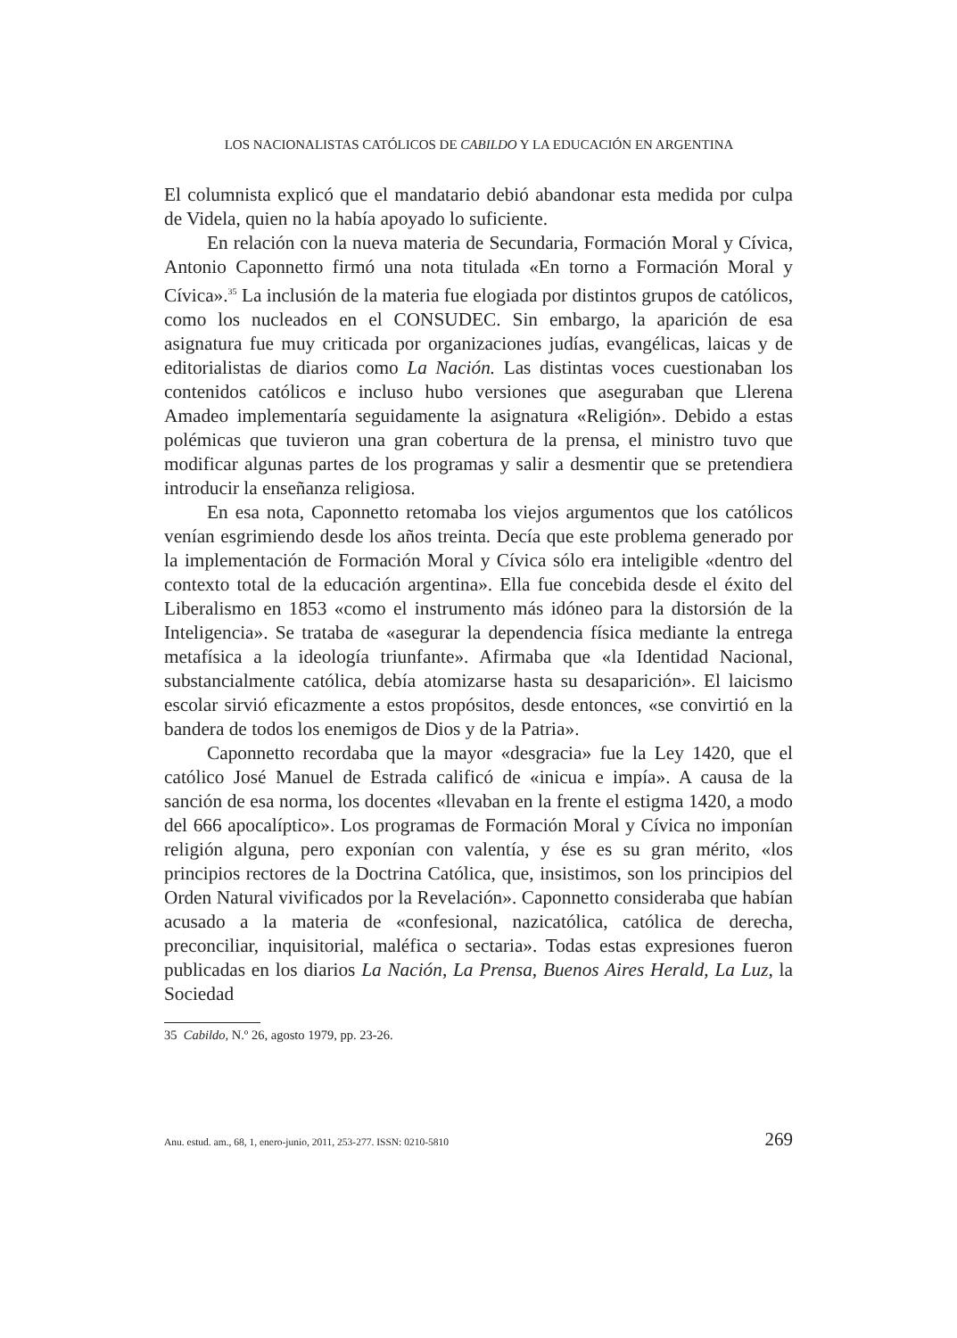LOS NACIONALISTAS CATÓLICOS DE CABILDO Y LA EDUCACIÓN EN ARGENTINA
El columnista explicó que el mandatario debió abandonar esta medida por culpa de Videla, quien no la había apoyado lo suficiente.
En relación con la nueva materia de Secundaria, Formación Moral y Cívica, Antonio Caponnetto firmó una nota titulada «En torno a Formación Moral y Cívica».<sup>35</sup> La inclusión de la materia fue elogiada por distintos grupos de católicos, como los nucleados en el CONSUDEC. Sin embargo, la aparición de esa asignatura fue muy criticada por organizaciones judías, evangélicas, laicas y de editorialistas de diarios como La Nación. Las distintas voces cuestionaban los contenidos católicos e incluso hubo versiones que aseguraban que Llerena Amadeo implementaría seguidamente la asignatura «Religión». Debido a estas polémicas que tuvieron una gran cobertura de la prensa, el ministro tuvo que modificar algunas partes de los programas y salir a desmentir que se pretendiera introducir la enseñanza religiosa.
En esa nota, Caponnetto retomaba los viejos argumentos que los católicos venían esgrimiendo desde los años treinta. Decía que este problema generado por la implementación de Formación Moral y Cívica sólo era inteligible «dentro del contexto total de la educación argentina». Ella fue concebida desde el éxito del Liberalismo en 1853 «como el instrumento más idóneo para la distorsión de la Inteligencia». Se trataba de «asegurar la dependencia física mediante la entrega metafísica a la ideología triunfante». Afirmaba que «la Identidad Nacional, substancialmente católica, debía atomizarse hasta su desaparición». El laicismo escolar sirvió eficazmente a estos propósitos, desde entonces, «se convirtió en la bandera de todos los enemigos de Dios y de la Patria».
Caponnetto recordaba que la mayor «desgracia» fue la Ley 1420, que el católico José Manuel de Estrada calificó de «inicua e impía». A causa de la sanción de esa norma, los docentes «llevaban en la frente el estigma 1420, a modo del 666 apocalíptico». Los programas de Formación Moral y Cívica no imponían religión alguna, pero exponían con valentía, y ése es su gran mérito, «los principios rectores de la Doctrina Católica, que, insistimos, son los principios del Orden Natural vivificados por la Revelación». Caponnetto consideraba que habían acusado a la materia de «confesional, nazicatólica, católica de derecha, preconciliar, inquisitorial, maléfica o sectaria». Todas estas expresiones fueron publicadas en los diarios La Nación, La Prensa, Buenos Aires Herald, La Luz, la Sociedad
35 Cabildo, N.º 26, agosto 1979, pp. 23-26.
Anu. estud. am., 68, 1, enero-junio, 2011, 253-277. ISSN: 0210-5810 269